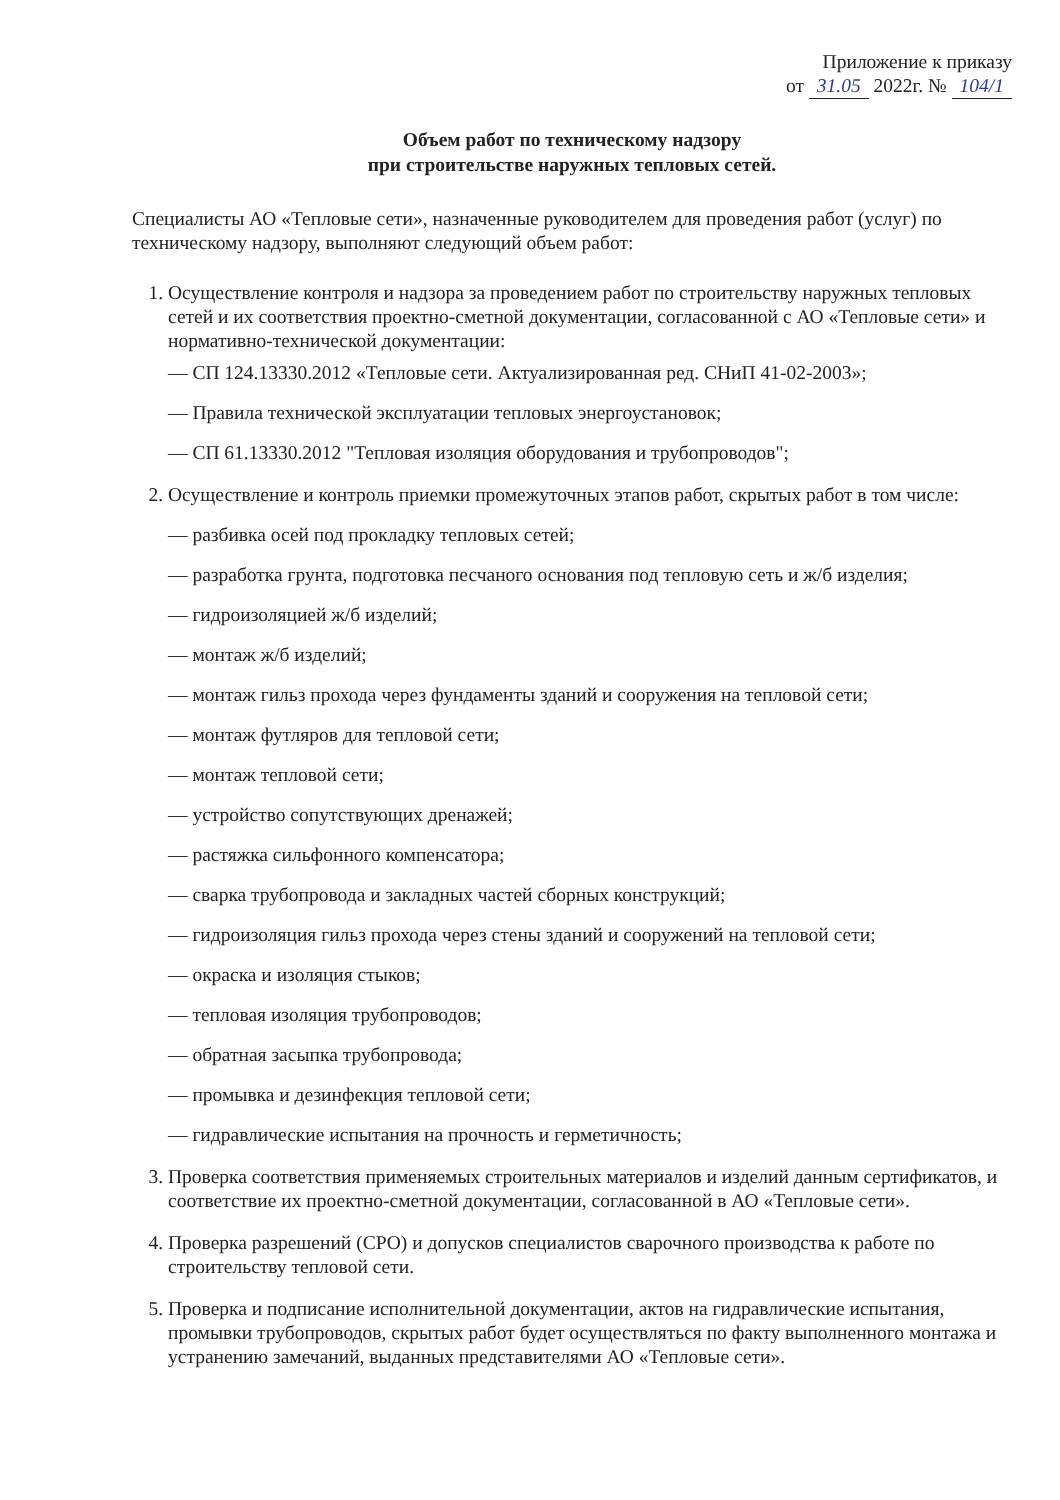Приложение к приказу
от 31.05 2022г. № 104/1
Объем работ по техническому надзору
при строительстве наружных тепловых сетей.
Специалисты АО «Тепловые сети», назначенные руководителем для проведения работ (услуг) по техническому надзору, выполняют следующий объем работ:
1. Осуществление контроля и надзора за проведением работ по строительству наружных тепловых сетей и их соответствия проектно-сметной документации, согласованной с АО «Тепловые сети» и нормативно-технической документации:
— СП 124.13330.2012 «Тепловые сети. Актуализированная ред. СНиП 41-02-2003»;
— Правила технической эксплуатации тепловых энергоустановок;
— СП 61.13330.2012 "Тепловая изоляция оборудования и трубопроводов";
2. Осуществление и контроль приемки промежуточных этапов работ, скрытых работ в том числе:
— разбивка осей под прокладку тепловых сетей;
— разработка грунта, подготовка песчаного основания под тепловую сеть и ж/б изделия;
— гидроизоляцией ж/б изделий;
— монтаж ж/б изделий;
— монтаж гильз прохода через фундаменты зданий и сооружения на тепловой сети;
— монтаж футляров для тепловой сети;
— монтаж тепловой сети;
— устройство сопутствующих дренажей;
— растяжка сильфонного компенсатора;
— сварка трубопровода и закладных частей сборных конструкций;
— гидроизоляция гильз прохода через стены зданий и сооружений на тепловой сети;
— окраска и изоляция стыков;
— тепловая изоляция трубопроводов;
— обратная засыпка трубопровода;
— промывка и дезинфекция тепловой сети;
— гидравлические испытания на прочность и герметичность;
3. Проверка соответствия применяемых строительных материалов и изделий данным сертификатов, и соответствие их проектно-сметной документации, согласованной в АО «Тепловые сети».
4. Проверка разрешений (СРО) и допусков специалистов сварочного производства к работе по строительству тепловой сети.
5. Проверка и подписание исполнительной документации, актов на гидравлические испытания, промывки трубопроводов, скрытых работ будет осуществляться по факту выполненного монтажа и устранению замечаний, выданных представителями АО «Тепловые сети».